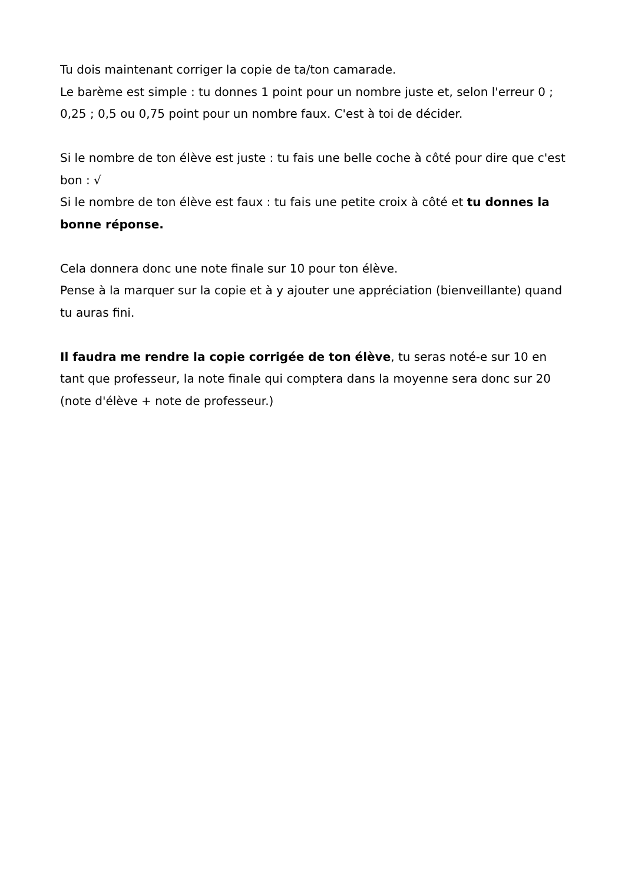Tu dois maintenant corriger la copie de ta/ton camarade.
Le barème est simple : tu donnes 1 point pour un nombre juste et, selon l'erreur 0 ; 0,25 ; 0,5 ou 0,75 point pour un nombre faux. C'est à toi de décider.
Si le nombre de ton élève est juste : tu fais une belle coche à côté pour dire que c'est bon : √
Si le nombre de ton élève est faux : tu fais une petite croix à côté et tu donnes la bonne réponse.
Cela donnera donc une note finale sur 10 pour ton élève.
Pense à la marquer sur la copie et à y ajouter une appréciation (bienveillante) quand tu auras fini.
Il faudra me rendre la copie corrigée de ton élève, tu seras noté-e sur 10 en tant que professeur, la note finale qui comptera dans la moyenne sera donc sur 20 (note d'élève + note de professeur.)